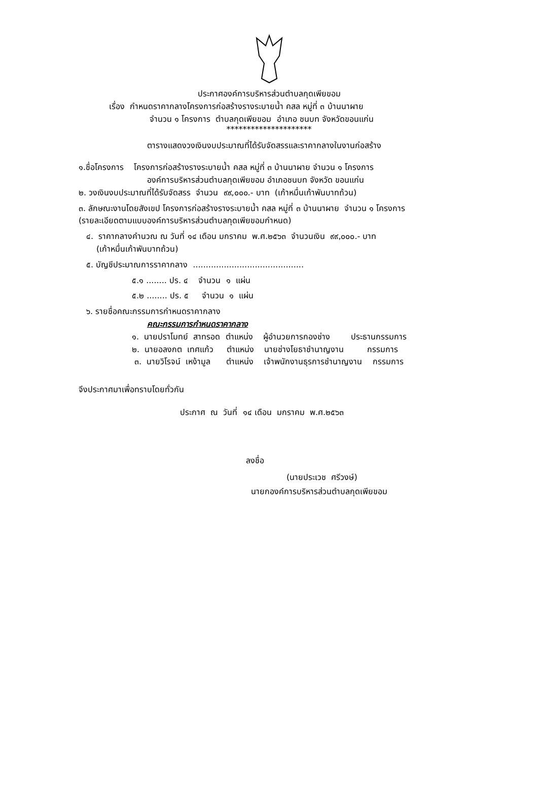ประกาศองค์การบริหารส่วนตำบลกุดเพียขอม
เรื่อง กำหนดราคากลางโครงการก่อสร้างรางระบายน้ำ คสล หมู่ที่ ๓ บ้านนาผาย
จำนวน ๑ โครงการ ตำบลกุดเพียขอม อำเภอ ชนบท จังหวัดขอนแก่น
*********************
ตารางแสดงวงเงินงบประมาณที่ได้รับจัดสรรและราคากลางในงานก่อสร้าง
๑.ชื่อโครงการ โครงการก่อสร้างรางระบายน้ำ คสล หมู่ที่ ๓ บ้านนาผาย จำนวน ๑ โครงการ
องค์การบริหารส่วนตำบลกุดเพียขอม อำเภอชนบท จังหวัด ขอนแก่น
๒. วงเงินงบประมาณที่ได้รับจัดสรร จำนวน ๙๙,๐๐๐.- บาท (เก้าหมื่นเก้าพันบาทถ้วน)
๓. ลักษณะงานโดยสังเขป โครงการก่อสร้างรางระบายน้ำ คสล หมู่ที่ ๓ บ้านนาผาย จำนวน ๑ โครงการ
(รายละเอียดตามแบบองค์การบริหารส่วนตำบลกุดเพียขอมกำหนด)
๔. ราคากลางคำนวณ ณ วันที่ ๑๔ เดือน มกราคม พ.ศ.๒๕๖๓ จำนวนเงิน ๙๙,๐๐๐.- บาท
(เก้าหมื่นเก้าพันบาทถ้วน)
๕. บัญชีประมาณการราคากลาง ...........................................
๕.๑ ........ ปร. ๔ จำนวน ๑ แผ่น
๕.๒ ........ ปร. ๕ จำนวน ๑ แผ่น
๖. รายชื่อคณะกรรมการกำหนดราคากลาง
คณะกรรมการกำหนดราคากลาง
๑. นายปราโมทย์ สาทรอด ตำแหน่ง ผู้อำนวยการกองช่าง ประธานกรรมการ
๒. นายอลงกต เทศแก้ว ตำแหน่ง นายช่างโยธาชำนาญงาน กรรมการ
๓. นายวิโรจน์ เหง้ามูล ตำแหน่ง เจ้าพนักงานธุรการชำนาญงาน กรรมการ
จึงประกาศมาเพื่อทราบโดยทั่วกัน
ประกาศ ณ วันที่ ๑๔ เดือน มกราคม พ.ศ.๒๕๖๓
ลงชื่อ
(นายประเวช ศรีวงษ์)
นายกองค์การบริหารส่วนตำบลกุดเพียขอม